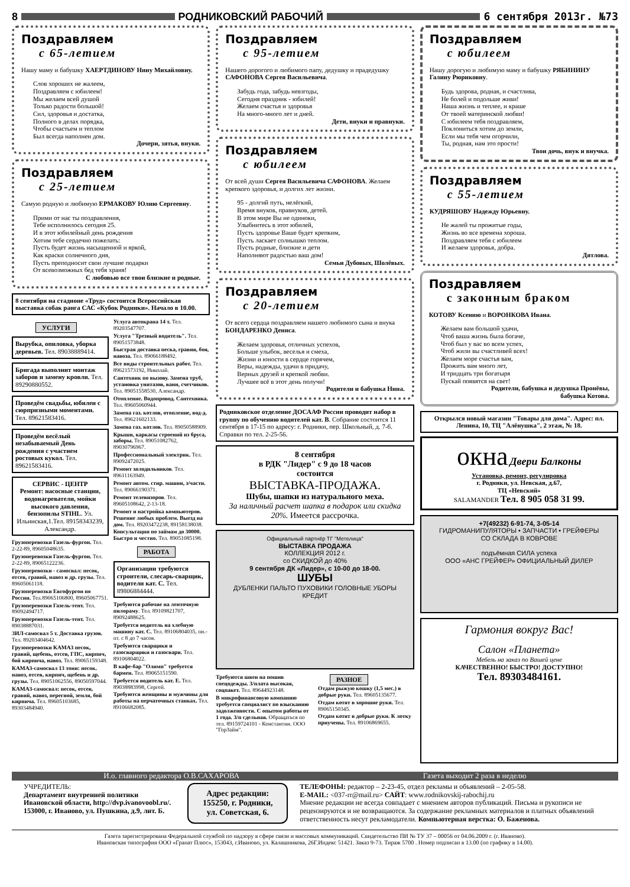8 РОДНИКОВСКИЙ РАБОЧИЙ 6 сентября 2013г. №73
Поздравляем
с 65-летием
Нашу маму и бабушку ХАЕРТДИНОВУ Нину Михайловну.
Слов хороших не жалеем,
Поздравляем с юбилеем!
Мы желаем всей душой
Только радости большой!
Сил, здоровья и достатка,
Полного в делах порядка,
Чтобы счастьем и теплом
Был всегда наполнен дом.
Дочери, зятья, внуки.
Поздравляем
с 25-летием
Самую родную и любимую ЕРМАКОВУ Юлию Сергеевну.
Прими от нас ты поздравления,
Тебе исполнилось сегодня 25.
И в этот юбилейный день рождения
Хотим тебе сердечно пожелать:
Пусть будет жизнь насыщенной и яркой,
Как краски солнечного дня,
Пусть преподносит свои лучшие подарки
От всевозможных бед тебя храня!
С любовью все твои близкие и родные.
8 сентября на стадионе «Труд» состоится Всероссийская выставка собак ранга САС «Кубок Родники». Начало в 10.00.
УСЛУГИ
Вырубка, опиловка, уборка деревьев. Тел. 89038889414.
Бригада выполнит монтаж заборов и замену кровли. Тел. 89290880552.
Проведём свадьбы, юбилеи с сюрпризными моментами. Тел. 89621583416.
Проведём весёлый незабываемый День рождения с участием ростовых кукол. Тел. 89621583416.
СЕРВИС - ЦЕНТР
Ремонт: насосные станции, водонагреватели, мойки высокого давления, бензопилы STIHL. Ул. Ильинская,1.Тел. 89158343239, Александр.
Грузоперевозки Газель-фургон. Тел. 2-22-89, 89605048635.
Грузоперевозки Газель-фургон. Тел. 2-22-89, 89065122236.
Грузоперевозки - самосвал: песок, отсев, гравий, навоз и др. грузы. Тел. 89605061118.
Грузоперевозки Евгофургон по России. Тел.89065106800, 89605067751.
Грузоперевозки Газель-тент. Тел. 89092494717.
Грузоперевозки Газель-тент. Тел. 89038887031.
ЗИЛ-самосвал 5 т. Доставка грузов. Тел. 89203404642.
Грузоперевозки КАМАЗ песок, гравий, щебень, отсев, ГПС, кирпич, бой кирпича, навоз. Тел. 89065159348.
КАМАЗ-самосвал 13 тонн: песок. навоз, отсев, кирпич, щебень и др. грузы. Тел. 89051062556, 89050597044.
КАМАЗ-самосвал: песок, отсев, гравий, навоз, перегной, земля, бой кирпича. Тел. 89605103685, 89303484940.
Услуга автокрана 14 т. Тел. 89203547707.
Услуга "Трезвый водитель". Тел. 89051573848.
Быстрая доставка песка, гравия, боя, навоза. Тел. 89066188492.
Все виды строительных работ. Тел. 89621573192, Николай.
Сантехник по вызову. Замена труб, установка унитазов, ванн, счетчиков. Тел. 89051558530, Александр.
Отопление. Водопровод. Сантехника. Тел. 89605060944.
Замена газ. котлов, отопление, вод-д. Тел. 89621602133.
Замена газ. котлов. Тел. 89050588909.
Крыши, каркасы строений из бруса, заборы. Тел. 89051082762, 89030796967.
Профессиональный электрик. Тел. 89092472025.
Ремонт холодильников. Тел. 89611163949.
Ремонт автом. стир. машин, з/части. Тел. 89066190371.
Ремонт телевизоров. Тел. 89605108642, 2-13-18.
Ремонт и настройка компьютеров. Решение любых проблем. Выезд на дом. Тел. 89203472238, 89158138038.
Консультации по займам до 30000. Быстро и честно. Тел. 89051085198.
РАБОТА
Организации требуются строители, слесарь-сварщик, водители кат. С. Тел. 89806884444.
Требуются рабочие на ленточную пилораму. Тел. 89109821707, 89092488625.
Требуется водитель на хлебную машину кат. С. Тел. 89106804035, пн.-пт. с 8 до 7 часов.
Требуются сварщики и газосварщики и газосвари. Тел. 89106804022.
В кафе-бар "Олимп" требуется бармен. Тел. 89065151590.
Требуется водитель кат. Е. Тел. 89038883998, Сергей.
Требуются женщины и мужчины для работы на перчаточных станках. Тел. 89106682085.
Поздравляем
с 95-летием
Нашего дорогого и любимого папу, дедушку и прадедушку САФОНОВА Сергея Васильевича.
Забудь года, забудь невзгоды,
Сегодня праздник - юбилей!
Желаем счастья и здоровья
На много-много лет и дней.
Дети, внуки и правнуки.
Поздравляем
с юбилеем
От всей души Сергея Васильевича САФОНОВА. Желаем крепкого здоровья, и долгих лет жизни.
95 - долгий путь, нелёгкий,
Время внуков, правнуков, детей.
В этом мире Вы не одиноки,
Улыбнитесь в этот юбилей,
Пусть здоровье Ваше будет крепким,
Пусть ласкает солнышко теплом.
Пусть родные, близкие и дети
Наполняют радостью ваш дом!
Семьи Дубовых, Шолёвых.
Поздравляем
с 20-летием
От всего сердца поздравляем нашего любимого сына и внука БОНДАРЕНКО Дениса.
Желаем здоровья, отличных успехов,
Больше улыбок, веселья и смеха,
Жизни и юности в сердце горячем,
Веры, надежды, удачи в придачу,
Верных друзей и крепкой любви.
Лучшее всё в этот день получи!
Родители и бабушка Нина.
Родниковское отделение ДОСААФ России проводит набор в группу по обучению водителей кат. В. Собрание состоится 11 сентября в 17-15 по адресу: г. Родники, пер. Школьный, д. 7-б. Справки по тел. 2-25-56.
8 сентября
в РДК "Лидер" с 9 до 18 часов
состоится
ВЫСТАВКА-ПРОДАЖА.
Шубы, шапки из натурального меха.
За наличный расчет шапка в подарок или скидка 20%. Имеется рассрочка.
Официальный партнёр ТГ "Метелица"
ВЫСТАВКА ПРОДАЖА
КОЛЛЕКЦИЯ 2012 г.
со СКИДКОЙ до 40%
9 сентября ДК «Лидер», с 10-00 до 18-00.
ШУБЫ
ДУБЛЕНКИ ПАЛЬТО ПУХОВИКИ ГОЛОВНЫЕ УБОРЫ
КРЕДИТ
Требуются швеи на пошив спецодежды. З/плата высокая, соцпакет. Тел. 89644923148.
В микрофинансовую компанию требуется специалист по взысканию задолженности. С опытом работы от 1 года. З/п сдельная. Обращаться по тел. 89159724101 - Константин. ООО "ГорЗайм".
РАЗНОЕ
Отдам рыжую кошку (1,5 мес.) в добрые руки. Тел. 89605135677.
Отдам котят в хорошие руки. Тел. 89065150345.
Отдам котят в добрые руки. К лотку приучены. Тел. 89106869655.
Поздравляем
с юбилеем
Нашу дорогую и любимую маму и бабушку РЯБИНИНУ Галину Рюриковну.
Будь здорова, родная, и счастлива,
Не болей и подольше живи!
Наша жизнь и теплее, и краше
От твоей материнской любви!
С юбилеем тебя поздравляем,
Поклониться хотим до земли,
Если мы тебя чем огорчили,
Ты, родная, нам это прости!
Твои дочь, внук и внучка.
Поздравляем
с 55-летием
КУДРЯШОВУ Надежду Юрьевну.
Не жалей ты прожитые годы,
Жизнь во все времена хороша.
Поздравляем тебя с юбилеем
И желаем здоровья, добра.
Дятлова.
Поздравляем
с законным браком
КОТОВУ Ксению и ВОРОНКОВА Ивана.
Желаем вам большой удачи,
Чтоб ваша жизнь была богаче,
Чтоб был у вас во всем успех,
Чтоб жили вы счастливей всех!
Желаем море счастья вам,
Прожить вам много лет,
И тридцать три богатыря
Пускай появятся на свет!
Родители, бабушка и дедушка Пронёвы,
бабушка Котова.
Открылся новый магазин "Товары для дома". Адрес: пл. Ленина, 10, ТЦ "Алёнушка", 2 этаж, № 18.
окна Двери Балконы
Установка, ремонт, регулировка
г. Родники, ул. Невская, д.67,
ТЦ «Невский»
SALAMANDER Тел. 8 905 058 31 99.
+7(49232) 6-91-74, 3-05-14
ГИДРОМАНИПУЛЯТОРЫ • ЗАПЧАСТИ • ГРЕЙФЕРЫ
СО СКЛАДА В КОВРОВЕ
подъёмная СИЛА успеха
ООО «АНС ГРЕЙФЕР» ОФИЦИАЛЬНЫЙ ДИЛЕР
Гармония вокруг Вас!
Салон «Планета»
Мебель на заказ по Вашей цене
КАЧЕСТВЕННО! БЫСТРО! ДОСТУПНО!
Тел. 89303484161.
И.о. главного редактора О.В.САХАРОВА Газета выходит 2 раза в неделю
УЧРЕДИТЕЛЬ:
Департамент внутренней политики Ивановской области, http://dvp.ivanovoobl.ru/. 153000, г. Иваново, ул. Пушкина, д.9, лит. Б.
Адрес редакции:
155250, г. Родники,
ул. Советская, 6.
ТЕЛЕФОНЫ: редактор – 2-23-45, отдел рекламы и объявлений – 2-05-58.
E-MAIL: <037-rr@mail.ru> САЙТ: www.rodnikovskij-rabochij.ru
Мнение редакции не всегда совпадает с мнением авторов публикаций. Письма и рукописи не рецензируются и не возвращаются. За содержание рекламных материалов и платных объявлений ответственность несут рекламодатели. Компьютерная верстка: О. Баженова.
Газета зарегистрирована Федеральной службой по надзору в сфере связи и массовых коммуникаций. Свидетельство ПИ № ТУ 37 – 00056 от 04.06.2009 г. (г. Иваново).
Ивановская типография ООО «Гранат Плюс», 153043, г.Иваново, ул. Калашникова, 26Г.Индекс 51421. Заказ 9-73. Тираж 5700 . Номер подписан в 13.00 (по графику в 14.00).